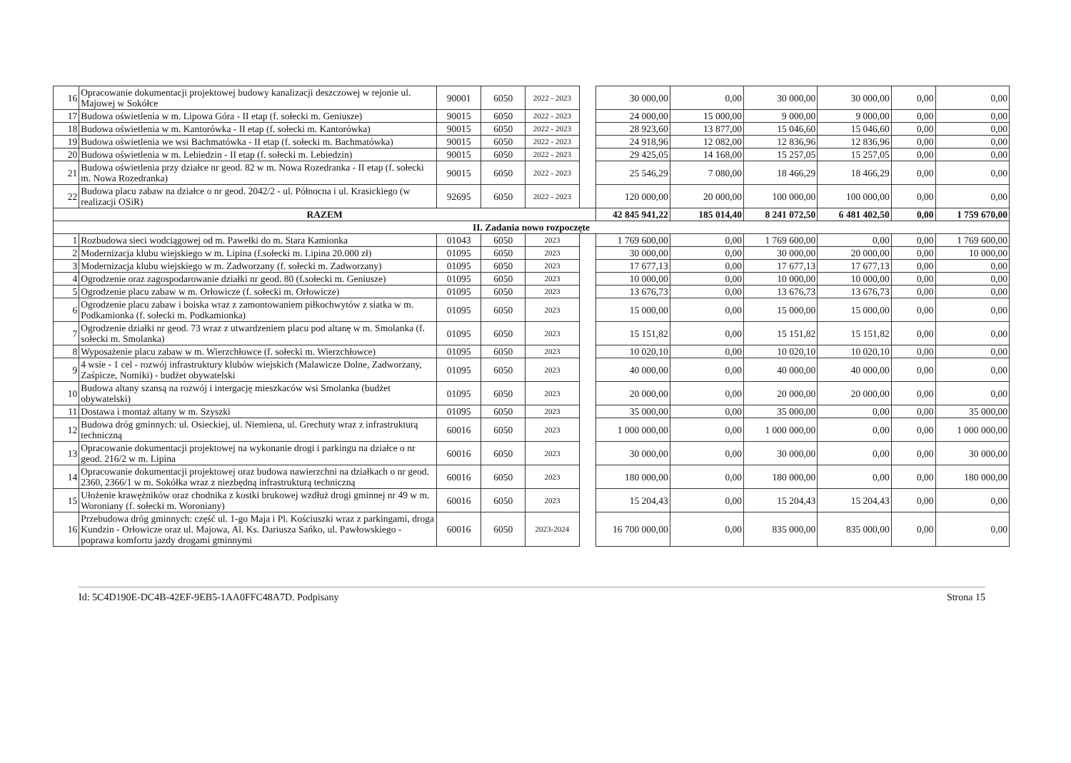| 16 | Opracowanie dokumentacji projektowej budowy kanalizacji deszczowej w rejonie ul. Majowej w Sokółce | 90001 | 6050 | 2022 - 2023 | | 30 000,00 | 0,00 | 30 000,00 | 30 000,00 | 0,00 | 0,00 |
| 17 | Budowa oświetlenia w m. Lipowa Góra - II etap (f. sołecki m. Geniusze) | 90015 | 6050 | 2022 - 2023 | | 24 000,00 | 15 000,00 | 9 000,00 | 9 000,00 | 0,00 | 0,00 |
| 18 | Budowa oświetlenia w m. Kantorówka - II etap (f. sołecki m. Kantorówka) | 90015 | 6050 | 2022 - 2023 | | 28 923,60 | 13 877,00 | 15 046,60 | 15 046,60 | 0,00 | 0,00 |
| 19 | Budowa oświetlenia we wsi Bachmatówka - II etap (f. sołecki m. Bachmatówka) | 90015 | 6050 | 2022 - 2023 | | 24 918,96 | 12 082,00 | 12 836,96 | 12 836,96 | 0,00 | 0,00 |
| 20 | Budowa oświetlenia w m. Lebiedzin - II etap (f. sołecki m. Lebiedzin) | 90015 | 6050 | 2022 - 2023 | | 29 425,05 | 14 168,00 | 15 257,05 | 15 257,05 | 0,00 | 0,00 |
| 21 | Budowa oświetlenia przy działce nr geod. 82 w m. Nowa Rozedranka - II etap (f. sołecki m. Nowa Rozedranka) | 90015 | 6050 | 2022 - 2023 | | 25 546,29 | 7 080,00 | 18 466,29 | 18 466,29 | 0,00 | 0,00 |
| 22 | Budowa placu zabaw na działce o nr geod. 2042/2 - ul. Północna i ul. Krasickiego (w realizacji OSiR) | 92695 | 6050 | 2022 - 2023 | | 120 000,00 | 20 000,00 | 100 000,00 | 100 000,00 | 0,00 | 0,00 |
| RAZEM | | | | | | 42 845 941,22 | 185 014,40 | 8 241 072,50 | 6 481 402,50 | 0,00 | 1 759 670,00 |
| II. Zadania nowo rozpoczęte | | | | | | | | | | | |
| 1 | Rozbudowa sieci wodciągowej od m. Pawełki do m. Stara Kamionka | 01043 | 6050 | 2023 | | 1 769 600,00 | 0,00 | 1 769 600,00 | 0,00 | 0,00 | 1 769 600,00 |
| 2 | Modernizacja klubu wiejskiego w m. Lipina (f.sołecki m. Lipina 20.000 zł) | 01095 | 6050 | 2023 | | 30 000,00 | 0,00 | 30 000,00 | 20 000,00 | 0,00 | 10 000,00 |
| 3 | Modernizacja klubu wiejskiego w m. Zadworzany (f. sołecki m. Zadworzany) | 01095 | 6050 | 2023 | | 17 677,13 | 0,00 | 17 677,13 | 17 677,13 | 0,00 | 0,00 |
| 4 | Ogrodzenie oraz zagospodarowanie działki nr geod. 80 (f.sołecki m. Geniusze) | 01095 | 6050 | 2023 | | 10 000,00 | 0,00 | 10 000,00 | 10 000,00 | 0,00 | 0,00 |
| 5 | Ogrodzenie placu zabaw w m. Orłowicze (f. sołecki m. Orłowicze) | 01095 | 6050 | 2023 | | 13 676,73 | 0,00 | 13 676,73 | 13 676,73 | 0,00 | 0,00 |
| 6 | Ogrodzenie placu zabaw i boiska wraz z zamontowaniem piłkochwytów z siatka w m. Podkamionka (f. sołecki m. Podkamionka) | 01095 | 6050 | 2023 | | 15 000,00 | 0,00 | 15 000,00 | 15 000,00 | 0,00 | 0,00 |
| 7 | Ogrodzenie działki nr geod. 73 wraz z utwardzeniem placu pod altanę w m. Smolanka (f. sołecki m. Smolanka) | 01095 | 6050 | 2023 | | 15 151,82 | 0,00 | 15 151,82 | 15 151,82 | 0,00 | 0,00 |
| 8 | Wyposażenie placu zabaw w m. Wierzchłowce (f. sołecki m. Wierzchłowce) | 01095 | 6050 | 2023 | | 10 020,10 | 0,00 | 10 020,10 | 10 020,10 | 0,00 | 0,00 |
| 9 | 4 wsie - 1 cel - rozwój infrastruktury klubów wiejskich (Malawicze Dolne, Zadworzany, Zaśpicze, Nomiki) - budżet obywatelski | 01095 | 6050 | 2023 | | 40 000,00 | 0,00 | 40 000,00 | 40 000,00 | 0,00 | 0,00 |
| 10 | Budowa altany szansą na rozwój i intergację mieszkaców wsi Smolanka (budżet obywatelski) | 01095 | 6050 | 2023 | | 20 000,00 | 0,00 | 20 000,00 | 20 000,00 | 0,00 | 0,00 |
| 11 | Dostawa i montaż altany w m. Szyszki | 01095 | 6050 | 2023 | | 35 000,00 | 0,00 | 35 000,00 | 0,00 | 0,00 | 35 000,00 |
| 12 | Budowa dróg gminnych: ul. Osieckiej, ul. Niemiena, ul. Grechuty wraz z infrastrukturą techniczną | 60016 | 6050 | 2023 | | 1 000 000,00 | 0,00 | 1 000 000,00 | 0,00 | 0,00 | 1 000 000,00 |
| 13 | Opracowanie dokumentacji projektowej na wykonanie drogi i parkingu na działce o nr geod. 216/2 w m. Lipina | 60016 | 6050 | 2023 | | 30 000,00 | 0,00 | 30 000,00 | 0,00 | 0,00 | 30 000,00 |
| 14 | Opracowanie dokumentacji projektowej oraz budowa nawierzchni na działkach o nr geod. 2360, 2366/1 w m. Sokółka wraz z niezbędną infrastrukturą techniczną | 60016 | 6050 | 2023 | | 180 000,00 | 0,00 | 180 000,00 | 0,00 | 0,00 | 180 000,00 |
| 15 | Ułożenie krawężników oraz chodnika z kostki brukowej wzdłuż drogi gminnej nr 49 w m. Woroniany (f. sołecki m. Woroniany) | 60016 | 6050 | 2023 | | 15 204,43 | 0,00 | 15 204,43 | 15 204,43 | 0,00 | 0,00 |
| 16 | Przebudowa dróg gminnych: część ul. 1-go Maja i Pl. Kościuszki wraz z parkingami, droga Kundzin - Orłowicze oraz ul. Majowa, Al. Ks. Dariusza Sańko, ul. Pawłowskiego - poprawa komfortu jazdy drogami gminnymi | 60016 | 6050 | 2023-2024 | | 16 700 000,00 | 0,00 | 835 000,00 | 835 000,00 | 0,00 | 0,00 |
Id: 5C4D190E-DC4B-42EF-9EB5-1AA0FFC48A7D. Podpisany Strona 15